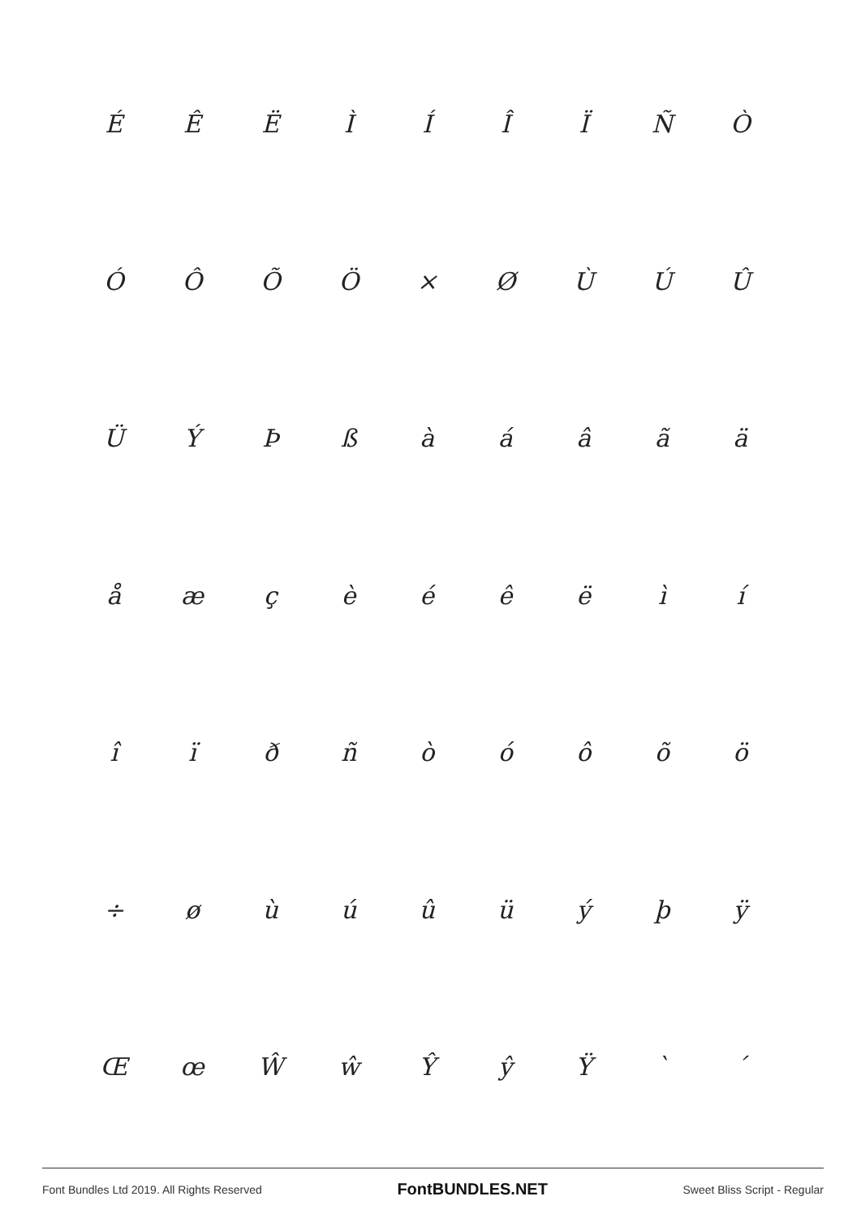| É | Ê | Ë | Ì | Í | Î | Ï | Ñ | Ò |
| Ó | Ô | Õ | Ö | × | Ø | Ù | Ú | Û |
| Ü | Ý | Þ | ß | à | á | â | ã | ä |
| å | æ | ç | è | é | ê | ë | ì | í |
| î | ï | ð | ñ | ò | ó | ô | õ | ö |
| ÷ | ø | ù | ú | û | ü | ý | þ | ÿ |
| Œ | œ | Ŵ | ŵ | Ŷ | ŷ | Ÿ | ˋ | ˊ |
Font Bundles Ltd 2019. All Rights Reserved FontBUNDLES.NET Sweet Bliss Script - Regular